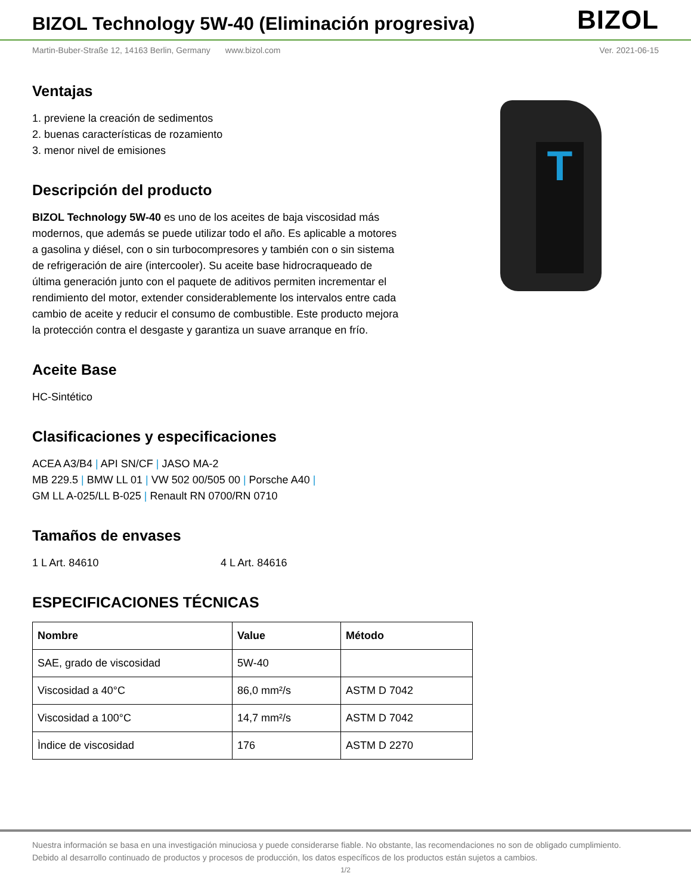BIZOL Technology 5W-40 (Eliminación progresiva)
BIZOL
Martin-Buber-Straße 12, 14163 Berlin, Germany www.bizol.com Ver. 2021-06-15
T
Ventajas
1. previene la creación de sedimentos
2. buenas características de rozamiento
3. menor nivel de emisiones
Descripción del producto
BIZOL Technology 5W-40 es uno de los aceites de baja viscosidad más modernos, que además se puede utilizar todo el año. Es aplicable a motores a gasolina y diésel, con o sin turbocompresores y también con o sin sistema de refrigeración de aire (intercooler). Su aceite base hidrocraqueado de última generación junto con el paquete de aditivos permiten incrementar el rendimiento del motor, extender considerablemente los intervalos entre cada cambio de aceite y reducir el consumo de combustible. Este producto mejora la protección contra el desgaste y garantiza un suave arranque en frío.
Aceite Base
HC-Sintético
Clasificaciones y especificaciones
ACEA A3/B4 | API SN/CF | JASO MA-2
MB 229.5 | BMW LL 01 | VW 502 00/505 00 | Porsche A40 |
GM LL A-025/LL B-025 | Renault RN 0700/RN 0710
Tamaños de envases
1 L Art. 84610 4 L Art. 84616
ESPECIFICACIONES TÉCNICAS
| Nombre | Value | Método |
| --- | --- | --- |
| SAE, grado de viscosidad | 5W-40 | |
| Viscosidad a 40°C | 86,0 mm²/s | ASTM D 7042 |
| Viscosidad a 100°C | 14,7 mm²/s | ASTM D 7042 |
| Ìndice de viscosidad | 176 | ASTM D 2270 |
Nuestra información se basa en una investigación minuciosa y puede considerarse fiable. No obstante, las recomendaciones no son de obligado cumplimiento.
Debido al desarrollo continuado de productos y procesos de producción, los datos específicos de los productos están sujetos a cambios.
1/2